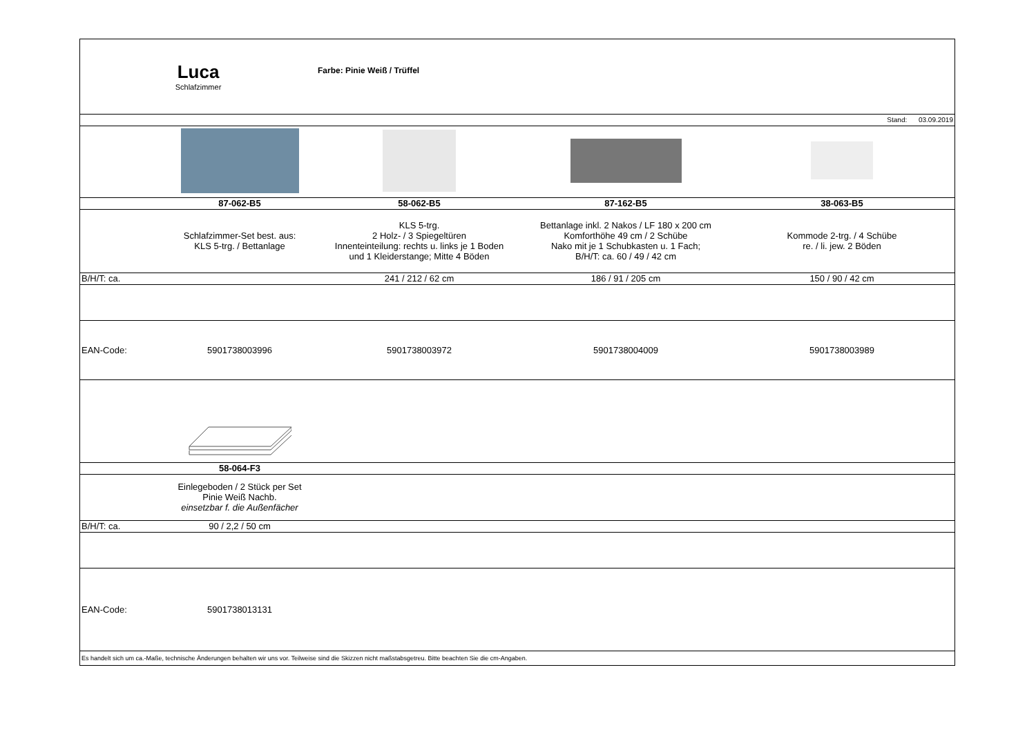| Luca Schlafzimmer | | Farbe: Pinie Weiß / Trüffel | | |
| Stand: 03.09.2019 | | | | |
| | 87-062-B5 | 58-062-B5 | 87-162-B5 | 38-063-B5 |
| | Schlafzimmer-Set best. aus: KLS 5-trg. / Bettanlage | KLS 5-trg. 2 Holz- / 3 Spiegeltüren Innenteinteilung: rechts u. links je 1 Boden und 1 Kleiderstange; Mitte 4 Böden | Bettanlage inkl. 2 Nakos / LF 180 x 200 cm Komforthöhe 49 cm / 2 Schübe Nako mit je 1 Schubkasten u. 1 Fach; B/H/T: ca. 60 / 49 / 42 cm | Kommode 2-trg. / 4 Schübe re. / li. jew. 2 Böden |
| B/H/T: ca. | | 241 / 212 / 62 cm | 186 / 91 / 205 cm | 150 / 90 / 42 cm |
| EAN-Code: | 5901738003996 | 5901738003972 | 5901738004009 | 5901738003989 |
| | 58-064-F3 | | | |
| | Einlegeboden / 2 Stück per Set Pinie Weiß Nachb. einsetzbar f. die Außenfächer | | | |
| B/H/T: ca. | 90 / 2,2 / 50 cm | | | |
| EAN-Code: | 5901738013131 | | | |
| Es handelt sich um ca.-Maße, technische Änderungen behalten wir uns vor. Teilweise sind die Skizzen nicht maßstabsgetreu. Bitte beachten Sie die cm-Angaben. | | | | |